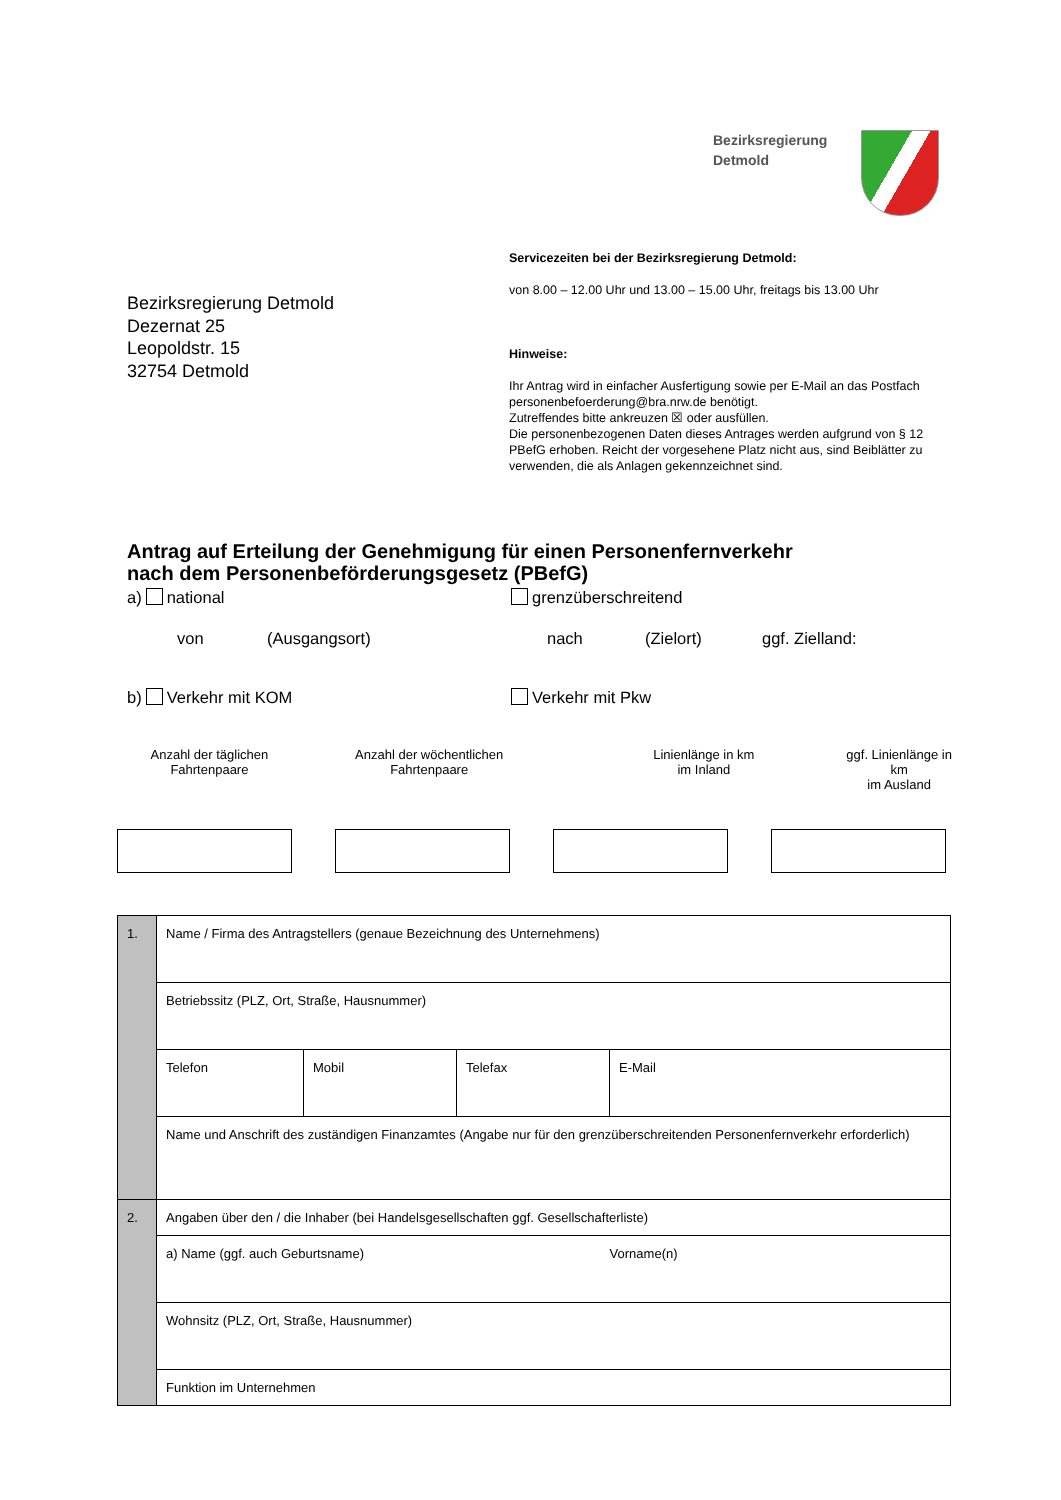Bezirksregierung
Detmold
Servicezeiten bei der Bezirksregierung Detmold:
von 8.00 – 12.00 Uhr und 13.00 – 15.00 Uhr, freitags bis 13.00 Uhr
Hinweise:
Ihr Antrag wird in einfacher Ausfertigung sowie per E-Mail an das Postfach personenbefoerderung@bra.nrw.de benötigt.
Zutreffendes bitte ankreuzen ☒ oder ausfüllen.
Die personenbezogenen Daten dieses Antrages werden aufgrund von § 12 PBefG erhoben. Reicht der vorgesehene Platz nicht aus, sind Beiblätter zu verwenden, die als Anlagen gekennzeichnet sind.
Bezirksregierung Detmold
Dezernat 25
Leopoldstr. 15
32754 Detmold
Antrag auf Erteilung der Genehmigung für einen Personenfernverkehr
nach dem Personenbeförderungsgesetz (PBefG)
a) national grenzüberschreitend
von (Ausgangsort) nach (Zielort) ggf. Zielland:
b) Verkehr mit KOM Verkehr mit Pkw
Anzahl der täglichen
Fahrtenpaare Anzahl der wöchentlichen
Fahrtenpaare Linienlänge in km
im Inland ggf. Linienlänge in km
im Ausland
| 1. | Name / Firma des Antragstellers (genaue Bezeichnung des Unternehmens) | | | |
| | Betriebssitz (PLZ, Ort, Straße, Hausnummer) | | | |
| | Telefon | Mobil | Telefax | E-Mail |
| | Name und Anschrift des zuständigen Finanzamtes (Angabe nur für den grenzüberschreitenden Personenfernverkehr erforderlich) | | | |
| 2. | Angaben über den / die Inhaber (bei Handelsgesellschaften ggf. Gesellschafterliste) | | | |
| | a) Name (ggf. auch Geburtsname) Vorname(n) | | | |
| | Wohnsitz (PLZ, Ort, Straße, Hausnummer) | | | |
| | Funktion im Unternehmen | | | |